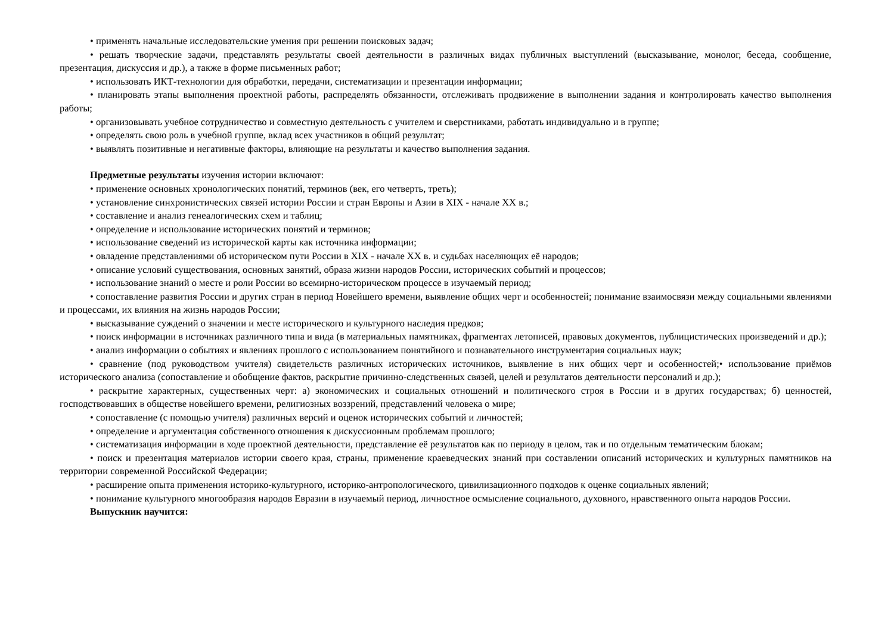• применять начальные исследовательские умения при решении поисковых задач;
• решать творческие задачи, представлять результаты своей деятельности в различных видах публичных выступлений (высказывание, монолог, беседа, сообщение, презентация, дискуссия и др.), а также в форме письменных работ;
• использовать ИКТ-технологии для обработки, передачи, систематизации и презентации информации;
• планировать этапы выполнения проектной работы, распределять обязанности, отслеживать продвижение в выполнении задания и контролировать качество выполнения работы;
• организовывать учебное сотрудничество и совместную деятельность с учителем и сверстниками, работать индивидуально и в группе;
• определять свою роль в учебной группе, вклад всех участников в общий результат;
• выявлять позитивные и негативные факторы, влияющие на результаты и качество выполнения задания.
Предметные результаты изучения истории включают:
• применение основных хронологических понятий, терминов (век, его четверть, треть);
• установление синхронистических связей истории России и стран Европы и Азии в XIX - начале XX в.;
• составление и анализ генеалогических схем и таблиц;
• определение и использование исторических понятий и терминов;
• использование сведений из исторической карты как источника информации;
• овладение представлениями об историческом пути России в XIX - начале XX в. и судьбах населяющих её народов;
• описание условий существования, основных занятий, образа жизни народов России, исторических событий и процессов;
• использование знаний о месте и роли России во всемирно-историческом процессе в изучаемый период;
• сопоставление развития России и других стран в период Новейшего времени, выявление общих черт и особенностей; понимание взаимосвязи между социальными явлениями и процессами, их влияния на жизнь народов России;
• высказывание суждений о значении и месте исторического и культурного наследия предков;
• поиск информации в источниках различного типа и вида (в материальных памятниках, фрагментах летописей, правовых документов, публицистических произведений и др.);
• анализ информации о событиях и явлениях прошлого с использованием понятийного и познавательного инструментария социальных наук;
• сравнение (под руководством учителя) свидетельств различных исторических источников, выявление в них общих черт и особенностей;• использование приёмов исторического анализа (сопоставление и обобщение фактов, раскрытие причинно-следственных связей, целей и результатов деятельности персоналий и др.);
• раскрытие характерных, существенных черт: а) экономических и социальных отношений и политического строя в России и в других государствах; б) ценностей, господствовавших в обществе новейшего времени, религиозных воззрений, представлений человека о мире;
• сопоставление (с помощью учителя) различных версий и оценок исторических событий и личностей;
• определение и аргументация собственного отношения к дискуссионным проблемам прошлого;
• систематизация информации в ходе проектной деятельности, представление её результатов как по периоду в целом, так и по отдельным тематическим блокам;
• поиск и презентация материалов истории своего края, страны, применение краеведческих знаний при составлении описаний исторических и культурных памятников на территории современной Российской Федерации;
• расширение опыта применения историко-культурного, историко-антропологического, цивилизационного подходов к оценке социальных явлений;
• понимание культурного многообразия народов Евразии в изучаемый период, личностное осмысление социального, духовного, нравственного опыта народов России.
Выпускник научится: